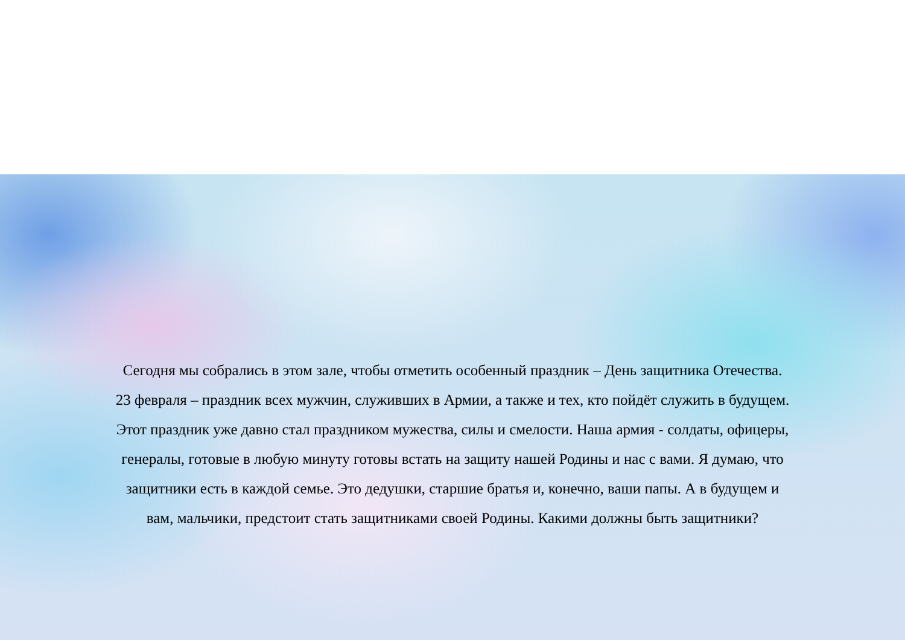Сегодня мы собрались в этом зале, чтобы отметить особенный праздник – День защитника Отечества.
23 февраля – праздник всех мужчин, служивших в Армии, а также и тех, кто пойдёт служить в будущем.
Этот праздник уже давно стал праздником мужества, силы и смелости. Наша армия - солдаты, офицеры,
генералы, готовые в любую минуту готовы встать на защиту нашей Родины и нас с вами. Я думаю, что
защитники есть в каждой семье. Это дедушки, старшие братья и, конечно, ваши папы. А в будущем и
вам, мальчики, предстоит стать защитниками своей Родины. Какими должны быть защитники?